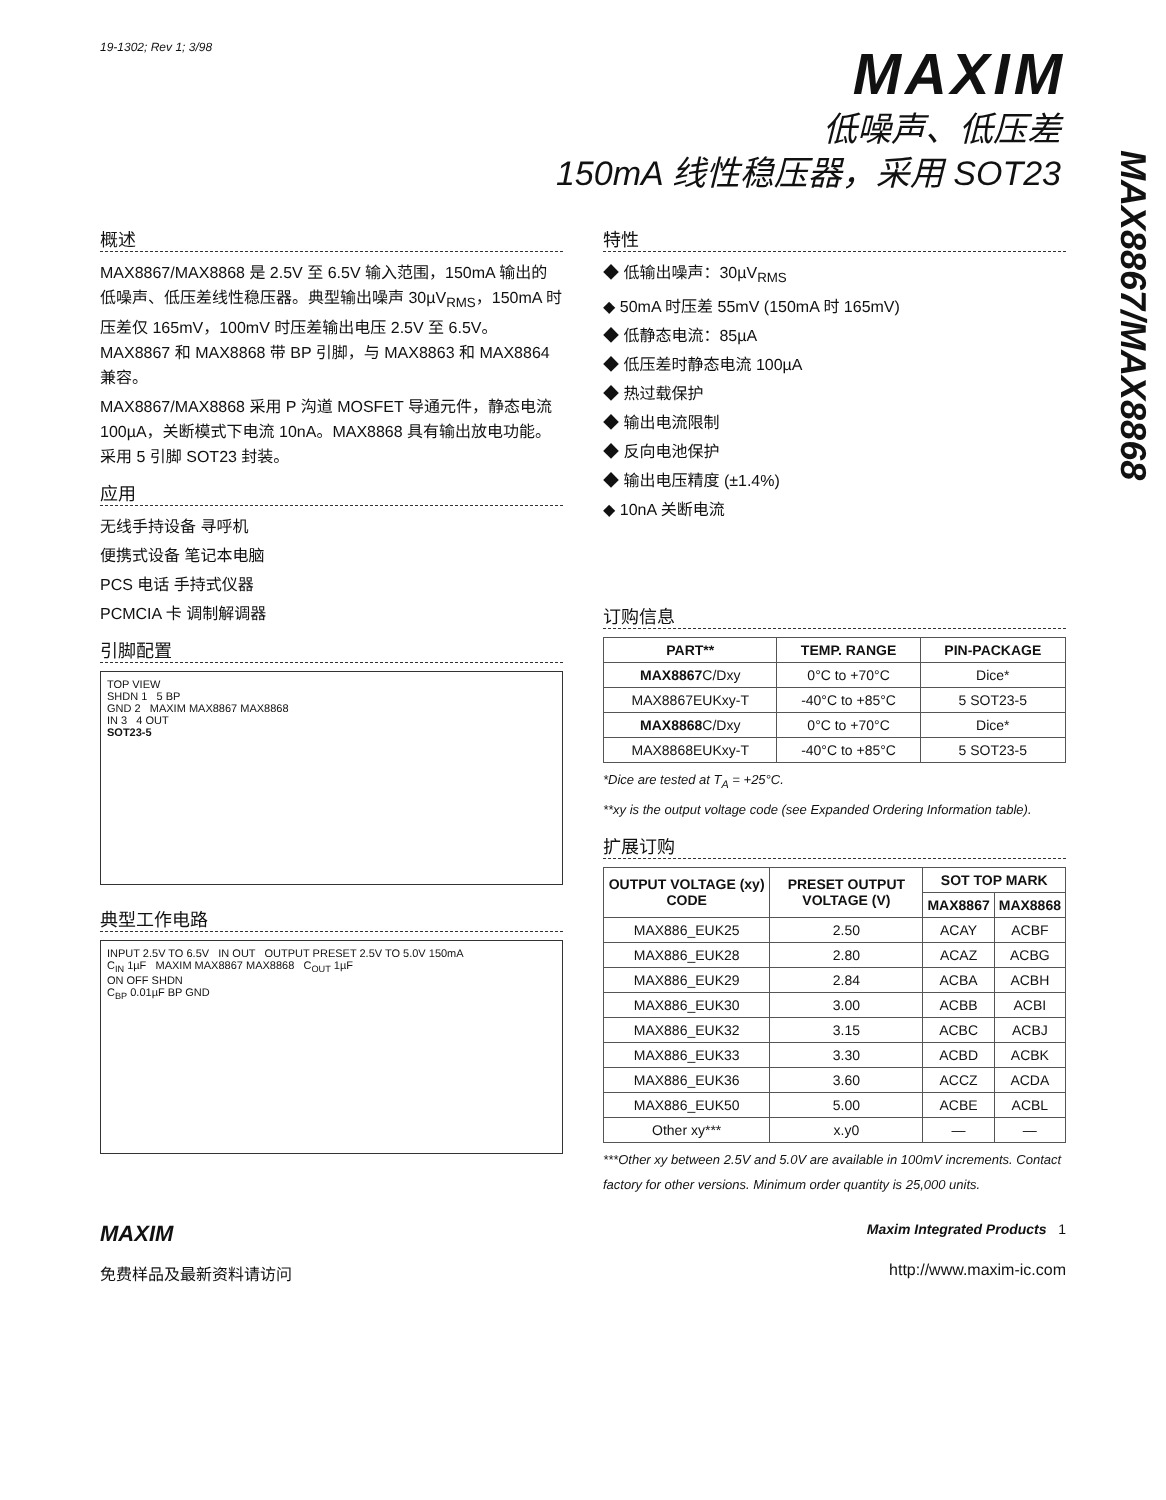19-1302; Rev 1; 3/98 MAXIM
低噪声、低压差
150mA 线性稳压器，采用 SOT23
MAX8867/MAX8868
概述
MAX8867/MAX8868 是 2.5V 至 6.5V 输入范围，150mA 输出的低噪声、低压差线性稳压器。典型输出噪声 30µV<sub>RMS</sub>，150mA 时压差仅 165mV，100mV 时压差输出电压 2.5V 至 6.5V。MAX8867 和 MAX8868 带 BP 引脚，与 MAX8863 和 MAX8864 兼容。
MAX8867/MAX8868 采用 P 沟道 MOSFET 导通元件，静态电流 100µA，关断模式下电流 10nA。MAX8868 具有输出放电功能。采用 5 引脚 SOT23 封装。
应用
无线手持设备 寻呼机
便携式设备 笔记本电脑
PCS 电话 手持式仪器
PCMCIA 卡 调制解调器
引脚配置
TOP VIEW
SHDN 1 5 BP
GND 2 MAXIM MAX8867 MAX8868
IN 3 4 OUT
SOT23-5
典型工作电路
INPUT 2.5V TO 6.5V IN OUT OUTPUT PRESET 2.5V TO 5.0V 150mA
C<sub>IN</sub> 1µF MAXIM MAX8867 MAX8868 C<sub>OUT</sub> 1µF
ON OFF SHDN
C<sub>BP</sub> 0.01µF BP GND
特性
◆ 低输出噪声：30µV<sub>RMS</sub>
◆ 50mA 时压差 55mV (150mA 时 165mV)
◆ 低静态电流：85µA
◆ 低压差时静态电流 100µA
◆ 热过载保护
◆ 输出电流限制
◆ 反向电池保护
◆ 输出电压精度 (±1.4%)
◆ 10nA 关断电流
订购信息
| PART** | TEMP. RANGE | PIN-PACKAGE |
| --- | --- | --- |
| MAX8867 C/Dxy | 0°C to +70°C | Dice* |
| MAX8867EUKxy-T | -40°C to +85°C | 5 SOT23-5 |
| MAX8868 C/Dxy | 0°C to +70°C | Dice* |
| MAX8868EUKxy-T | -40°C to +85°C | 5 SOT23-5 |
*Dice are tested at T<sub>A</sub> = +25°C.
**xy is the output voltage code (see Expanded Ordering Information table).
扩展订购
| OUTPUT VOLTAGE (xy) CODE | PRESET OUTPUT VOLTAGE (V) | SOT TOP MARK | |
| --- | --- | --- | --- |
| | | MAX8867 | MAX8868 |
| MAX886_EUK25 | 2.50 | ACAY | ACBF |
| MAX886_EUK28 | 2.80 | ACAZ | ACBG |
| MAX886_EUK29 | 2.84 | ACBA | ACBH |
| MAX886_EUK30 | 3.00 | ACBB | ACBI |
| MAX886_EUK32 | 3.15 | ACBC | ACBJ |
| MAX886_EUK33 | 3.30 | ACBD | ACBK |
| MAX886_EUK36 | 3.60 | ACCZ | ACDA |
| MAX886_EUK50 | 5.00 | ACBE | ACBL |
| Other xy*** | x.y0 | — | — |
***Other xy between 2.5V and 5.0V are available in 100mV increments. Contact factory for other versions. Minimum order quantity is 25,000 units.
MAXIM Maxim Integrated Products 1
免费样品及最新资料请访问 http://www.maxim-ic.com